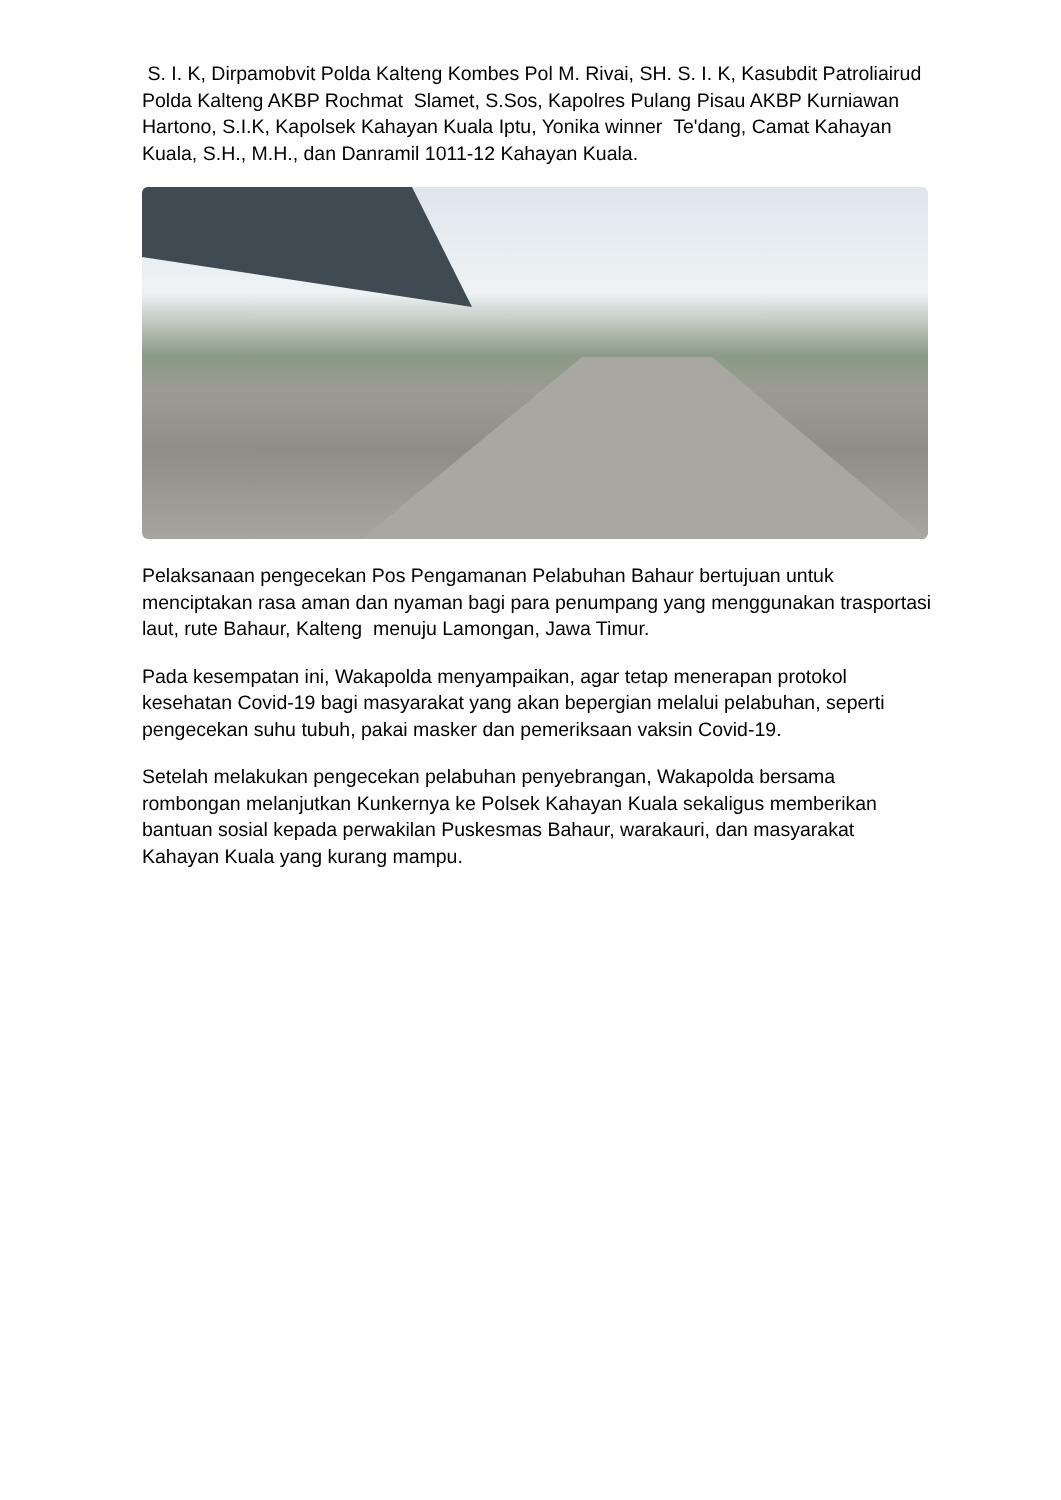S. I. K, Dirpamobvit Polda Kalteng Kombes Pol M. Rivai, SH. S. I. K, Kasubdit Patroliairud Polda Kalteng AKBP Rochmat Slamet, S.Sos, Kapolres Pulang Pisau AKBP Kurniawan Hartono, S.I.K, Kapolsek Kahayan Kuala Iptu, Yonika winner Te'dang, Camat Kahayan Kuala, S.H., M.H., dan Danramil 1011-12 Kahayan Kuala.
Pelaksanaan pengecekan Pos Pengamanan Pelabuhan Bahaur bertujuan untuk menciptakan rasa aman dan nyaman bagi para penumpang yang menggunakan trasportasi laut, rute Bahaur, Kalteng menuju Lamongan, Jawa Timur.
Pada kesempatan ini, Wakapolda menyampaikan, agar tetap menerapan protokol kesehatan Covid-19 bagi masyarakat yang akan bepergian melalui pelabuhan, seperti pengecekan suhu tubuh, pakai masker dan pemeriksaan vaksin Covid-19.
Setelah melakukan pengecekan pelabuhan penyebrangan, Wakapolda bersama rombongan melanjutkan Kunkernya ke Polsek Kahayan Kuala sekaligus memberikan bantuan sosial kepada perwakilan Puskesmas Bahaur, warakauri, dan masyarakat Kahayan Kuala yang kurang mampu.